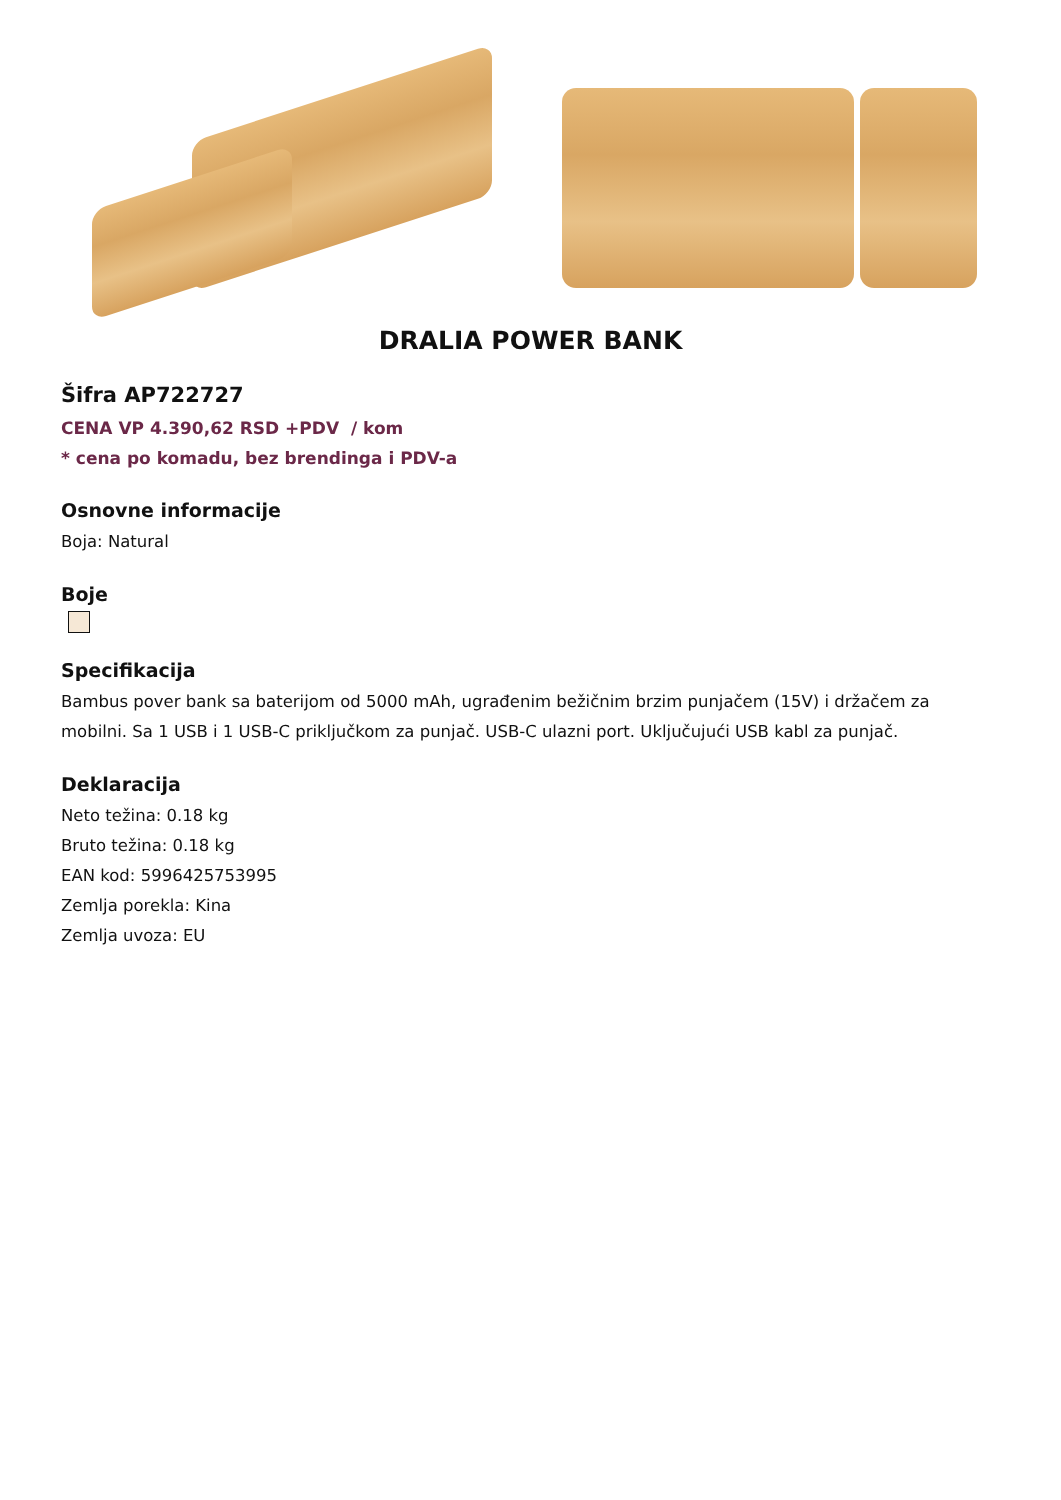DRALIA POWER BANK
Šifra AP722727
CENA VP 4.390,62 RSD +PDV / kom
* cena po komadu, bez brendinga i PDV-a
Osnovne informacije
Boja: Natural
Boje
Specifikacija
Bambus pover bank sa baterijom od 5000 mAh, ugrađenim bežičnim brzim punjačem (15V) i držačem za mobilni. Sa 1 USB i 1 USB-C priključkom za punjač. USB-C ulazni port. Uključujući USB kabl za punjač.
Deklaracija
Neto težina: 0.18 kg
Bruto težina: 0.18 kg
EAN kod: 5996425753995
Zemlja porekla: Kina
Zemlja uvoza: EU